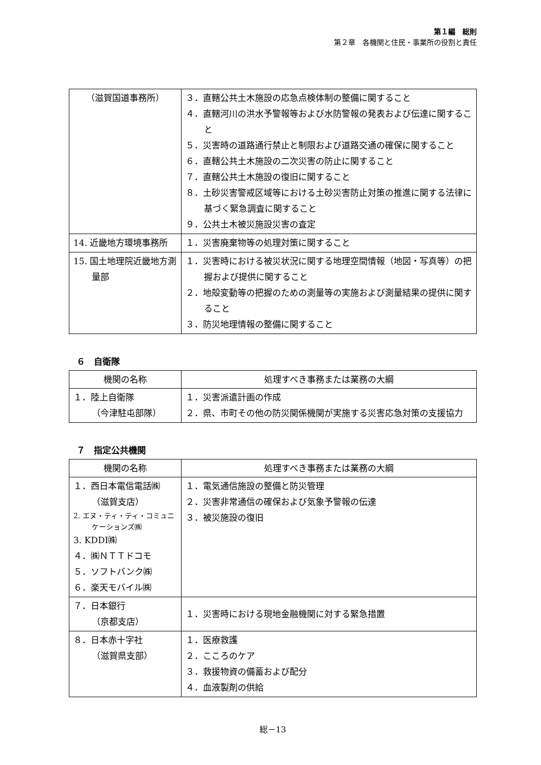第１編　総則
第２章　各機関と住民・事業所の役割と責任
| （滋賀国道事務所） | ３．直轄公共土木施設の応急点検体制の整備に関すること ４．直轄河川の洪水予警報等および水防警報の発表および伝達に関すること ５．災害時の道路通行禁止と制限および道路交通の確保に関すること ６．直轄公共土木施設の二次災害の防止に関すること ７．直轄公共土木施設の復旧に関すること ８．土砂災害警戒区域等における土砂災害防止対策の推進に関する法律に基づく緊急調査に関すること ９．公共土木被災施設災害の査定 |
| 14. 近畿地方環境事務所 | １．災害廃棄物等の処理対策に関すること |
| 15. 国土地理院近畿地方測量部 | １．災害時における被災状況に関する地理空間情報（地図・写真等）の把握および提供に関すること ２．地殻変動等の把握のための測量等の実施および測量結果の提供に関すること ３．防災地理情報の整備に関すること |
６　自衛隊
| 機関の名称 | 処理すべき事務または業務の大綱 |
| --- | --- |
| １．陸上自衛隊 （今津駐屯部隊） | １．災害派遣計画の作成 ２．県、市町その他の防災関係機関が実施する災害応急対策の支援協力 |
７　指定公共機関
| 機関の名称 | 処理すべき事務または業務の大綱 |
| --- | --- |
| １．西日本電信電話㈱（滋賀支店） 2. エヌ・ティ・ティ・コミュニケーションズ㈱ 3. KDDI㈱ ４．㈱ＮＴＴドコモ ５．ソフトバンク㈱ ６．楽天モバイル㈱ | １．電気通信施設の整備と防災管理 ２．災害非常通信の確保および気象予警報の伝達 ３．被災施設の復旧 |
| ７．日本銀行 （京都支店） | １．災害時における現地金融機関に対する緊急措置 |
| ８．日本赤十字社 （滋賀県支部） | １．医療救護 ２．こころのケア ３．救援物資の備蓄および配分 ４．血液製剤の供給 |
総－13